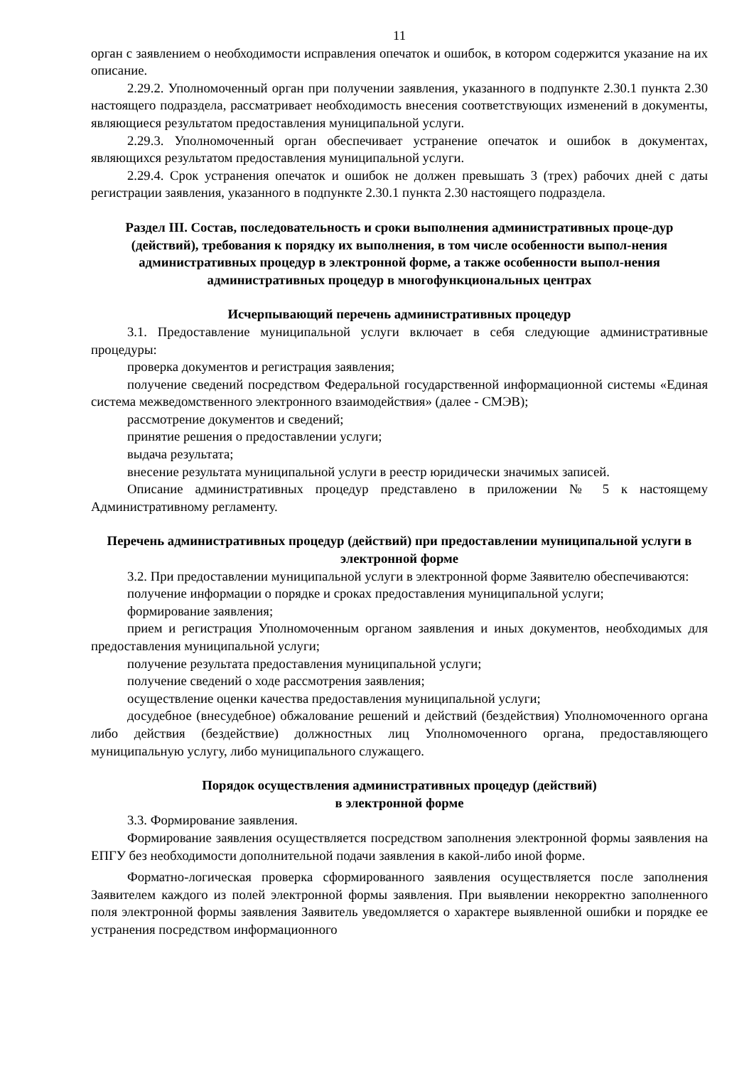11
орган с заявлением о необходимости исправления опечаток и ошибок, в котором содержится указание на их описание.
2.29.2. Уполномоченный орган при получении заявления, указанного в подпункте 2.30.1 пункта 2.30 настоящего подраздела, рассматривает необходимость внесения соответствующих изменений в документы, являющиеся результатом предоставления муниципальной услуги.
2.29.3. Уполномоченный орган обеспечивает устранение опечаток и ошибок в документах, являющихся результатом предоставления муниципальной услуги.
2.29.4. Срок устранения опечаток и ошибок не должен превышать 3 (трех) рабочих дней с даты регистрации заявления, указанного в подпункте 2.30.1 пункта 2.30 настоящего подраздела.
Раздел III. Состав, последовательность и сроки выполнения административных проце-дур (действий), требования к порядку их выполнения, в том числе особенности выпол-нения административных процедур в электронной форме, а также особенности выпол-нения административных процедур в многофункциональных центрах
Исчерпывающий перечень административных процедур
3.1. Предоставление муниципальной услуги включает в себя следующие административные процедуры:
проверка документов и регистрация заявления;
получение сведений посредством Федеральной государственной информационной системы «Единая система межведомственного электронного взаимодействия» (далее - СМЭВ);
рассмотрение документов и сведений;
принятие решения о предоставлении услуги;
выдача результата;
внесение результата муниципальной услуги в реестр юридически значимых записей.
Описание административных процедур представлено в приложении № 5 к настоящему Административному регламенту.
Перечень административных процедур (действий) при предоставлении муниципальной услуги в электронной форме
3.2. При предоставлении муниципальной услуги в электронной форме Заявителю обеспечиваются:
получение информации о порядке и сроках предоставления муниципальной услуги;
формирование заявления;
прием и регистрация Уполномоченным органом заявления и иных документов, необходимых для предоставления муниципальной услуги;
получение результата предоставления муниципальной услуги;
получение сведений о ходе рассмотрения заявления;
осуществление оценки качества предоставления муниципальной услуги;
досудебное (внесудебное) обжалование решений и действий (бездействия) Уполномоченного органа либо действия (бездействие) должностных лиц Уполномоченного органа, предоставляющего муниципальную услугу, либо муниципального служащего.
Порядок осуществления административных процедур (действий)
в электронной форме
3.3. Формирование заявления.
Формирование заявления осуществляется посредством заполнения электронной формы заявления на ЕПГУ без необходимости дополнительной подачи заявления в какой-либо иной форме.
Форматно-логическая проверка сформированного заявления осуществляется после заполнения Заявителем каждого из полей электронной формы заявления. При выявлении некорректно заполненного поля электронной формы заявления Заявитель уведомляется о характере выявленной ошибки и порядке ее устранения посредством информационного